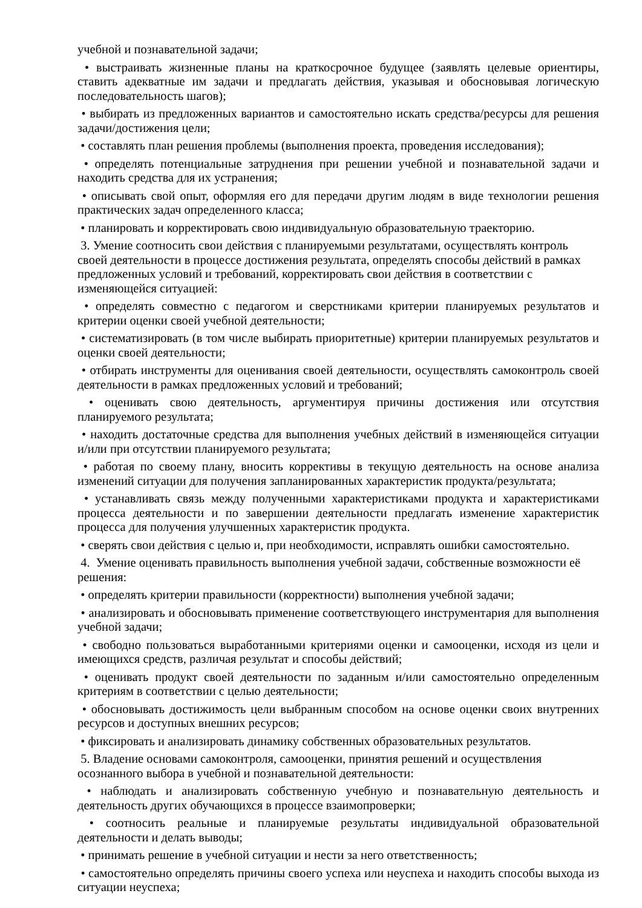учебной и познавательной задачи;
• выстраивать жизненные планы на краткосрочное будущее (заявлять целевые ориентиры, ставить адекватные им задачи и предлагать действия, указывая и обосновывая логическую последовательность шагов);
• выбирать из предложенных вариантов и самостоятельно искать средства/ресурсы для решения задачи/достижения цели;
• составлять план решения проблемы (выполнения проекта, проведения исследования);
• определять потенциальные затруднения при решении учебной и познавательной задачи и находить средства для их устранения;
• описывать свой опыт, оформляя его для передачи другим людям в виде технологии решения практических задач определенного класса;
• планировать и корректировать свою индивидуальную образовательную траекторию.
3. Умение соотносить свои действия с планируемыми результатами, осуществлять контроль своей деятельности в процессе достижения результата, определять способы действий в рамках предложенных условий и требований, корректировать свои действия в соответствии с изменяющейся ситуацией:
• определять совместно с педагогом и сверстниками критерии планируемых результатов и критерии оценки своей учебной деятельности;
• систематизировать (в том числе выбирать приоритетные) критерии планируемых результатов и оценки своей деятельности;
• отбирать инструменты для оценивания своей деятельности, осуществлять самоконтроль своей деятельности в рамках предложенных условий и требований;
• оценивать свою деятельность, аргументируя причины достижения или отсутствия планируемого результата;
• находить достаточные средства для выполнения учебных действий в изменяющейся ситуации и/или при отсутствии планируемого результата;
• работая по своему плану, вносить коррективы в текущую деятельность на основе анализа изменений ситуации для получения запланированных характеристик продукта/результата;
• устанавливать связь между полученными характеристиками продукта и характеристиками процесса деятельности и по завершении деятельности предлагать изменение характеристик процесса для получения улучшенных характеристик продукта.
• сверять свои действия с целью и, при необходимости, исправлять ошибки самостоятельно.
4. Умение оценивать правильность выполнения учебной задачи, собственные возможности её решения:
• определять критерии правильности (корректности) выполнения учебной задачи;
• анализировать и обосновывать применение соответствующего инструментария для выполнения учебной задачи;
• свободно пользоваться выработанными критериями оценки и самооценки, исходя из цели и имеющихся средств, различая результат и способы действий;
• оценивать продукт своей деятельности по заданным и/или самостоятельно определенным критериям в соответствии с целью деятельности;
• обосновывать достижимость цели выбранным способом на основе оценки своих внутренних ресурсов и доступных внешних ресурсов;
• фиксировать и анализировать динамику собственных образовательных результатов.
5. Владение основами самоконтроля, самооценки, принятия решений и осуществления осознанного выбора в учебной и познавательной деятельности:
• наблюдать и анализировать собственную учебную и познавательную деятельность и деятельность других обучающихся в процессе взаимопроверки;
• соотносить реальные и планируемые результаты индивидуальной образовательной деятельности и делать выводы;
• принимать решение в учебной ситуации и нести за него ответственность;
• самостоятельно определять причины своего успеха или неуспеха и находить способы выхода из ситуации неуспеха;